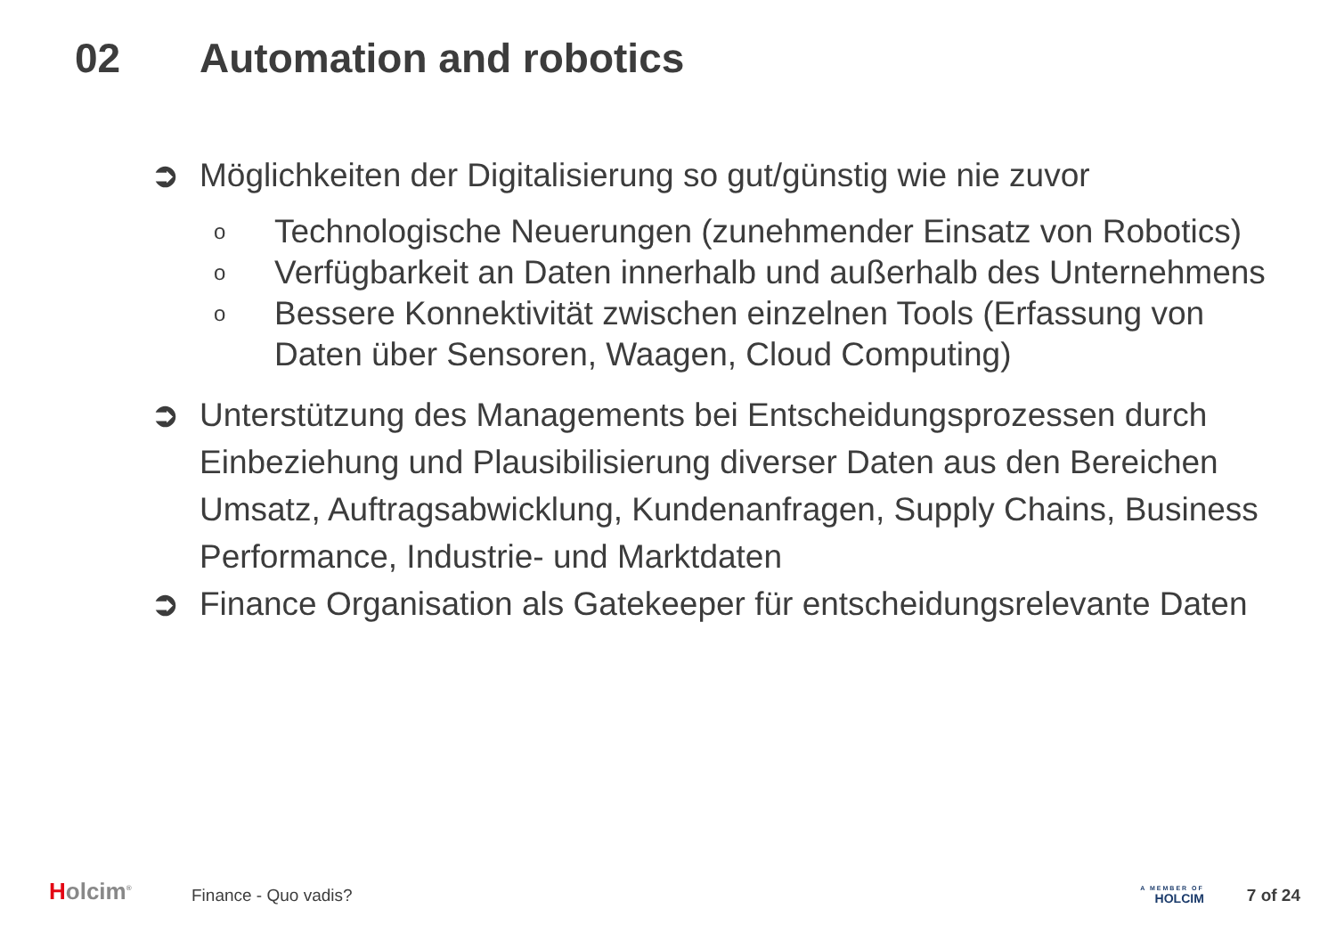02 Automation and robotics
➲ Möglichkeiten der Digitalisierung so gut/günstig wie nie zuvor
o Technologische Neuerungen (zunehmender Einsatz von Robotics)
o Verfügbarkeit an Daten innerhalb und außerhalb des Unternehmens
o Bessere Konnektivität zwischen einzelnen Tools (Erfassung von Daten über Sensoren, Waagen, Cloud Computing)
➲ Unterstützung des Managements bei Entscheidungsprozessen durch Einbeziehung und Plausibilisierung diverser Daten aus den Bereichen Umsatz, Auftragsabwicklung, Kundenanfragen, Supply Chains, Business Performance, Industrie- und Marktdaten
➲ Finance Organisation als Gatekeeper für entscheidungsrelevante Daten
Holcim<sup>®</sup>
Finance - Quo vadis?
A MEMBER OF
HOLCIM
7 of 24